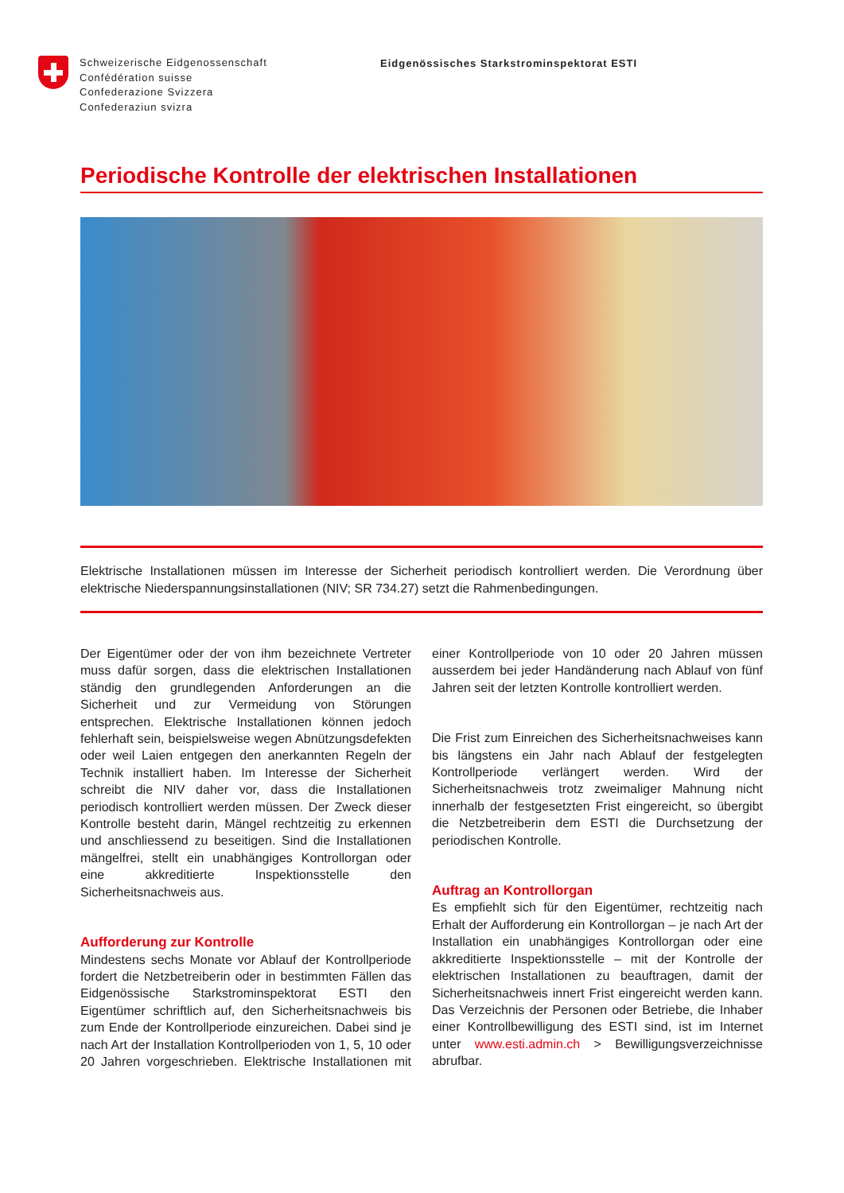Schweizerische Eidgenossenschaft
Confédération suisse
Confederazione Svizzera
Confederaziun svizra
Eidgenössisches Starkstrominspektorat ESTI
Periodische Kontrolle der elektrischen Installationen
Elektrische Installationen müssen im Interesse der Sicherheit periodisch kontrolliert werden. Die Verordnung über elektrische Niederspannungsinstallationen (NIV; SR 734.27) setzt die Rahmenbedingungen.
Der Eigentümer oder der von ihm bezeichnete Vertreter muss dafür sorgen, dass die elektrischen Installationen ständig den grundlegenden Anforderungen an die Sicherheit und zur Vermeidung von Störungen entsprechen. Elektrische Installationen können jedoch fehlerhaft sein, beispielsweise wegen Abnützungsdefekten oder weil Laien entgegen den anerkannten Regeln der Technik installiert haben. Im Interesse der Sicherheit schreibt die NIV daher vor, dass die Installationen periodisch kontrolliert werden müssen. Der Zweck dieser Kontrolle besteht darin, Mängel rechtzeitig zu erkennen und anschliessend zu beseitigen. Sind die Installationen mängelfrei, stellt ein unabhängiges Kontrollorgan oder eine akkreditierte Inspektionsstelle den Sicherheitsnachweis aus.
Aufforderung zur Kontrolle
Mindestens sechs Monate vor Ablauf der Kontrollperiode fordert die Netzbetreiberin oder in bestimmten Fällen das Eidgenössische Starkstrominspektorat ESTI den Eigentümer schriftlich auf, den Sicherheitsnachweis bis zum Ende der Kontrollperiode einzureichen. Dabei sind je nach Art der Installation Kontrollperioden von 1, 5, 10 oder 20 Jahren vorgeschrieben. Elektrische Installationen mit einer Kontrollperiode von 10 oder 20 Jahren müssen ausserdem bei jeder Handänderung nach Ablauf von fünf Jahren seit der letzten Kontrolle kontrolliert werden.
Die Frist zum Einreichen des Sicherheitsnachweises kann bis längstens ein Jahr nach Ablauf der festgelegten Kontrollperiode verlängert werden. Wird der Sicherheitsnachweis trotz zweimaliger Mahnung nicht innerhalb der festgesetzten Frist eingereicht, so übergibt die Netzbetreiberin dem ESTI die Durchsetzung der periodischen Kontrolle.
Auftrag an Kontrollorgan
Es empfiehlt sich für den Eigentümer, rechtzeitig nach Erhalt der Aufforderung ein Kontrollorgan – je nach Art der Installation ein unabhängiges Kontrollorgan oder eine akkreditierte Inspektionsstelle – mit der Kontrolle der elektrischen Installationen zu beauftragen, damit der Sicherheitsnachweis innert Frist eingereicht werden kann. Das Verzeichnis der Personen oder Betriebe, die Inhaber einer Kontrollbewilligung des ESTI sind, ist im Internet unter www.esti.admin.ch > Bewilligungsverzeichnisse abrufbar.